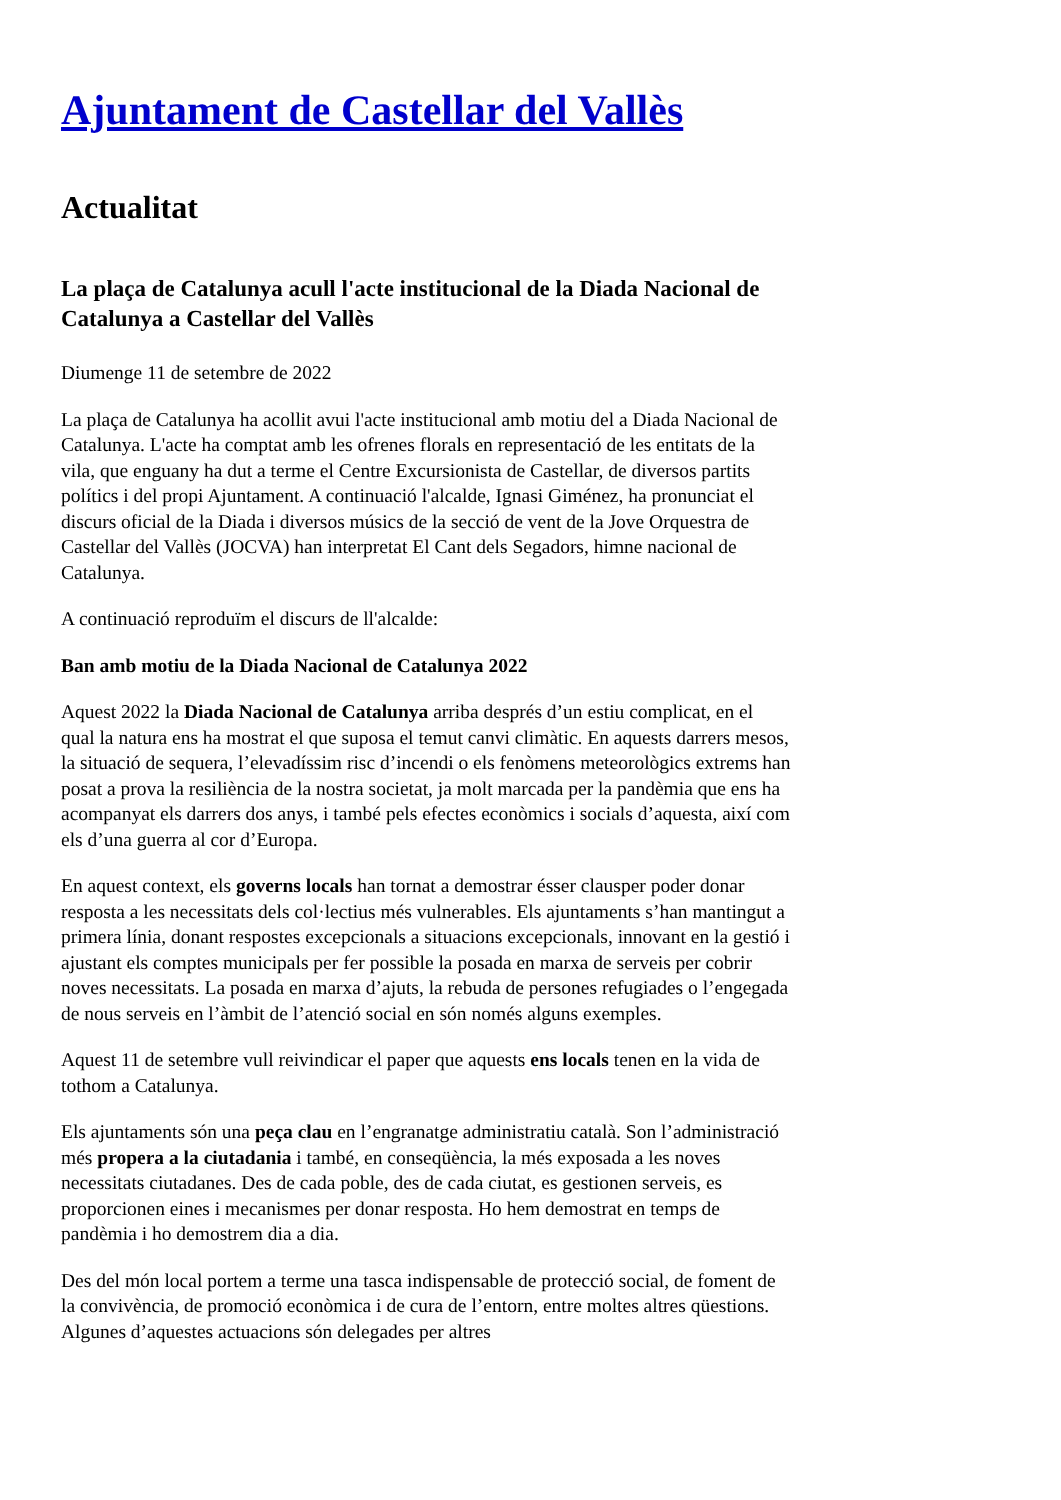Ajuntament de Castellar del Vallès
Actualitat
La plaça de Catalunya acull l'acte institucional de la Diada Nacional de Catalunya a Castellar del Vallès
Diumenge 11 de setembre de 2022
La plaça de Catalunya ha acollit avui l'acte institucional amb motiu del a Diada Nacional de Catalunya. L'acte ha comptat amb les ofrenes florals en representació de les entitats de la vila, que enguany ha dut a terme el Centre Excursionista de Castellar, de diversos partits polítics i del propi Ajuntament. A continuació l'alcalde, Ignasi Giménez, ha pronunciat el discurs oficial de la Diada i diversos músics de la secció de vent de la Jove Orquestra de Castellar del Vallès (JOCVA) han interpretat El Cant dels Segadors, himne nacional de Catalunya.
A continuació reproduïm el discurs de ll'alcalde:
Ban amb motiu de la Diada Nacional de Catalunya 2022
Aquest 2022 la Diada Nacional de Catalunya arriba després d’un estiu complicat, en el qual la natura ens ha mostrat el que suposa el temut canvi climàtic. En aquests darrers mesos, la situació de sequera, l’elevadíssim risc d’incendi o els fenòmens meteorològics extrems han posat a prova la resiliència de la nostra societat, ja molt marcada per la pandèmia que ens ha acompanyat els darrers dos anys, i també pels efectes econòmics i socials d’aquesta, així com els d’una guerra al cor d’Europa.
En aquest context, els governs locals han tornat a demostrar ésser clausper poder donar resposta a les necessitats dels col·lectius més vulnerables. Els ajuntaments s’han mantingut a primera línia, donant respostes excepcionals a situacions excepcionals, innovant en la gestió i ajustant els comptes municipals per fer possible la posada en marxa de serveis per cobrir noves necessitats. La posada en marxa d’ajuts, la rebuda de persones refugiades o l’engegada de nous serveis en l’àmbit de l’atenció social en són només alguns exemples.
Aquest 11 de setembre vull reivindicar el paper que aquests ens locals tenen en la vida de tothom a Catalunya.
Els ajuntaments són una peça clau en l’engranatge administratiu català. Son l’administració més propera a la ciutadania i també, en conseqüència, la més exposada a les noves necessitats ciutadanes. Des de cada poble, des de cada ciutat, es gestionen serveis, es proporcionen eines i mecanismes per donar resposta. Ho hem demostrat en temps de pandèmia i ho demostrem dia a dia.
Des del món local portem a terme una tasca indispensable de protecció social, de foment de la convivència, de promoció econòmica i de cura de l’entorn, entre moltes altres qüestions. Algunes d’aquestes actuacions són delegades per altres